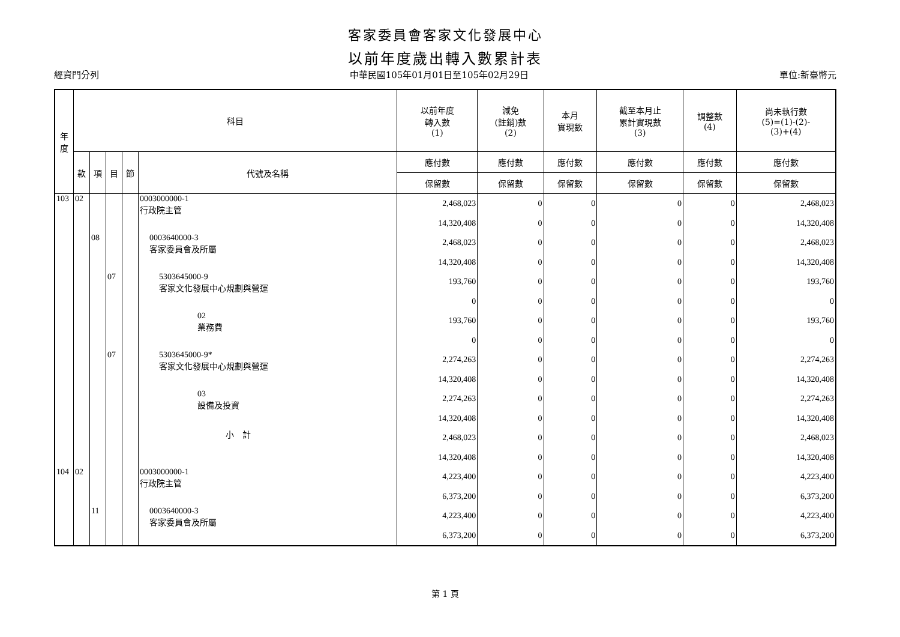客家委員會客家文化發展中心
以前年度歲出轉入數累計表
經資門分列 中華民國105年01月01日至105年02月29日 單位:新臺幣元
| 年 度 | 科目 | | | | | 以前年度 轉入數 (1) | 減免 (註銷)數 (2) | 本月 實現數 | 截至本月止 累計實現數 (3) | 調整數 (4) | 尚未執行數 (5)=(1)-(2)- (3)+(4) |
| --- | --- | --- | --- | --- | --- | --- | --- | --- | --- | --- | --- |
| | 款 | 項 | 目 | 節 | 代號及名稱 | 應付數 | 應付數 | 應付數 | 應付數 | 應付數 | 應付數 |
| | | | | | | 保留數 | 保留數 | 保留數 | 保留數 | 保留數 | 保留數 |
| 103 | 02 | | | | 0003000000-1 行政院主管 | 2,468,023 | 0 | 0 | 0 | 0 | 2,468,023 |
| | | | | | | 14,320,408 | 0 | 0 | 0 | 0 | 14,320,408 |
| | | 08 | | | 0003640000-3 客家委員會及所屬 | 2,468,023 | 0 | 0 | 0 | 0 | 2,468,023 |
| | | | | | | 14,320,408 | 0 | 0 | 0 | 0 | 14,320,408 |
| | | | 07 | | 5303645000-9 客家文化發展中心規劃與營運 | 193,760 | 0 | 0 | 0 | 0 | 193,760 |
| | | | | | | 0 | 0 | 0 | 0 | 0 | 0 |
| | | | | | 02 業務費 | 193,760 | 0 | 0 | 0 | 0 | 193,760 |
| | | | | | | 0 | 0 | 0 | 0 | 0 | 0 |
| | | | 07 | | 5303645000-9* 客家文化發展中心規劃與營運 | 2,274,263 | 0 | 0 | 0 | 0 | 2,274,263 |
| | | | | | | 14,320,408 | 0 | 0 | 0 | 0 | 14,320,408 |
| | | | | | 03 設備及投資 | 2,274,263 | 0 | 0 | 0 | 0 | 2,274,263 |
| | | | | | | 14,320,408 | 0 | 0 | 0 | 0 | 14,320,408 |
| | | | | | 小 計 | 2,468,023 | 0 | 0 | 0 | 0 | 2,468,023 |
| | | | | | | 14,320,408 | 0 | 0 | 0 | 0 | 14,320,408 |
| 104 | 02 | | | | 0003000000-1 行政院主管 | 4,223,400 | 0 | 0 | 0 | 0 | 4,223,400 |
| | | | | | | 6,373,200 | 0 | 0 | 0 | 0 | 6,373,200 |
| | | 11 | | | 0003640000-3 客家委員會及所屬 | 4,223,400 | 0 | 0 | 0 | 0 | 4,223,400 |
| | | | | | | 6,373,200 | 0 | 0 | 0 | 0 | 6,373,200 |
第 1 頁